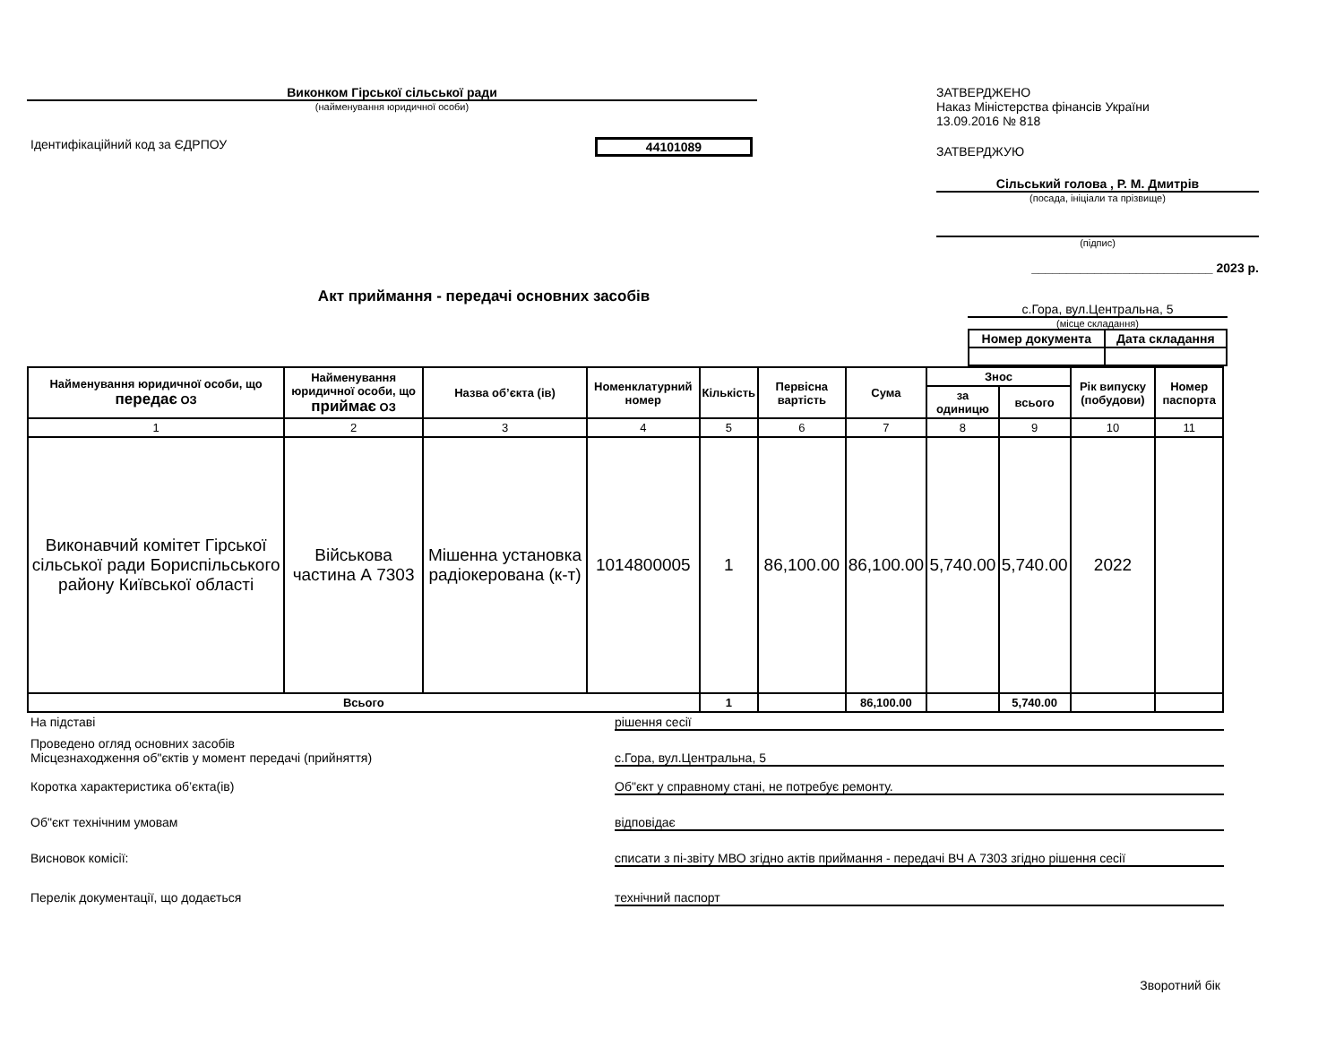Виконком Гірської сільської ради
(найменування юридичної особи)
Ідентифікаційний код за ЄДРПОУ 44101089
ЗАТВЕРДЖЕНО
Наказ Міністерства фінансів України
13.09.2016 № 818
ЗАТВЕРДЖУЮ
Сільський голова , Р. М. Дмитрів
(посада, ініціали та прізвище)
(підпис)
__________________________ 2023 р.
Акт приймання - передачі основних засобів
с.Гора, вул.Центральна, 5
(місце складання)
| Номер документа | Дата складання |
| --- | --- |
| Найменування юридичної особи, що передає ОЗ | Найменування юридичної особи, що приймає ОЗ | Назва об’єкта (ів) | Номенклатурний номер | Кількість | Первісна вартість | Сума | Знос | | Рік випуску (побудови) | Номер паспорта |
| --- | --- | --- | --- | --- | --- | --- | --- | --- | --- | --- |
| | | | | | | | за одиницю | всього | | |
| 1 | 2 | 3 | 4 | 5 | 6 | 7 | 8 | 9 | 10 | 11 |
| Виконавчий комітет Гірської сільської ради Бориспільського району Київської області | Військова частина А 7303 | Мішенна установка радіокерована (к-т) | 1014800005 | 1 | 86,100.00 | 86,100.00 | 5,740.00 | 5,740.00 | 2022 | |
| Всього | | | | 1 | | 86,100.00 | | 5,740.00 | | |
На підставі рішення сесії
Проведено огляд основних засобів
Місцезнаходження об"єктів у момент передачі (прийняття)
с.Гора, вул.Центральна, 5
Коротка характеристика об’єкта(ів) Об"єкт у справному стані, не потребує ремонту.
Об"єкт технічним умовам відповідає
Висновок комісії: списати з пі-звіту МВО згідно актів приймання - передачі ВЧ А 7303 згідно рішення сесії
Перелік документації, що додається технічний паспорт
Зворотний бік